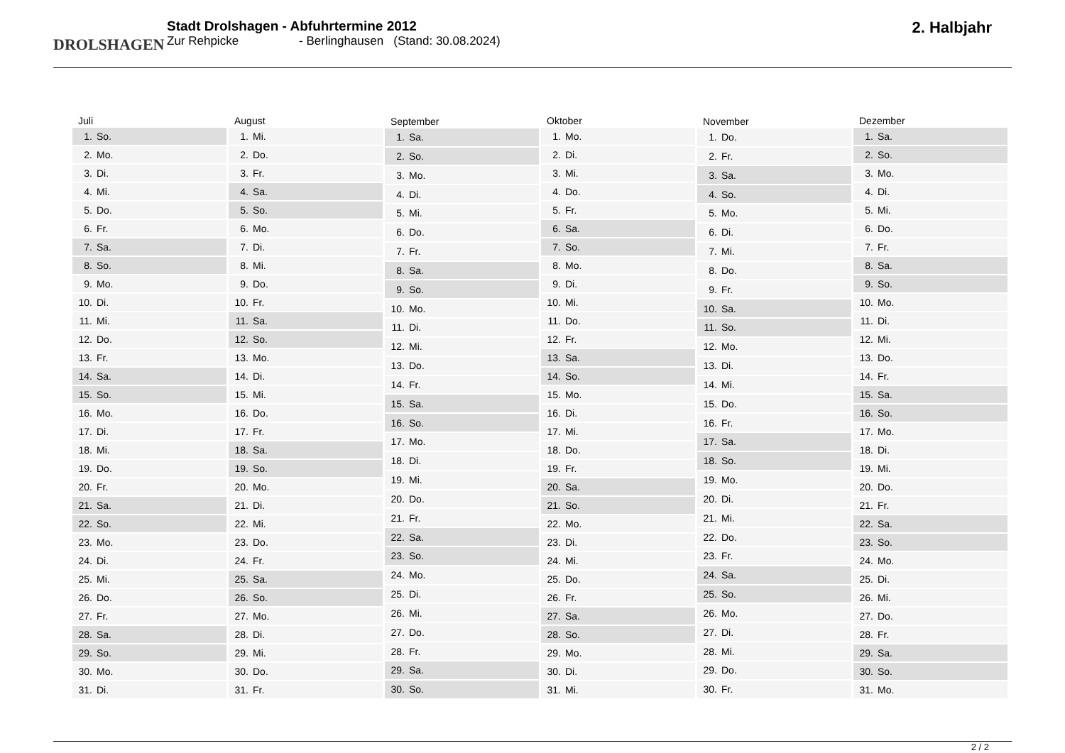DROLSHAGEN
Stadt Drolshagen - Abfuhrtermine 2012
Zur Rehpicke - Berlinghausen (Stand: 30.08.2024)
2. Halbjahr
| Juli | |
| --- | --- |
| 1. | So. |
| 2. | Mo. |
| 3. | Di. |
| 4. | Mi. |
| 5. | Do. |
| 6. | Fr. |
| 7. | Sa. |
| 8. | So. |
| 9. | Mo. |
| 10. | Di. |
| 11. | Mi. |
| 12. | Do. |
| 13. | Fr. |
| 14. | Sa. |
| 15. | So. |
| 16. | Mo. |
| 17. | Di. |
| 18. | Mi. |
| 19. | Do. |
| 20. | Fr. |
| 21. | Sa. |
| 22. | So. |
| 23. | Mo. |
| 24. | Di. |
| 25. | Mi. |
| 26. | Do. |
| 27. | Fr. |
| 28. | Sa. |
| 29. | So. |
| 30. | Mo. |
| 31. | Di. |
| August | |
| --- | --- |
| 1. | Mi. |
| 2. | Do. |
| 3. | Fr. |
| 4. | Sa. |
| 5. | So. |
| 6. | Mo. |
| 7. | Di. |
| 8. | Mi. |
| 9. | Do. |
| 10. | Fr. |
| 11. | Sa. |
| 12. | So. |
| 13. | Mo. |
| 14. | Di. |
| 15. | Mi. |
| 16. | Do. |
| 17. | Fr. |
| 18. | Sa. |
| 19. | So. |
| 20. | Mo. |
| 21. | Di. |
| 22. | Mi. |
| 23. | Do. |
| 24. | Fr. |
| 25. | Sa. |
| 26. | So. |
| 27. | Mo. |
| 28. | Di. |
| 29. | Mi. |
| 30. | Do. |
| 31. | Fr. |
| September | |
| --- | --- |
| 1. | Sa. |
| 2. | So. |
| 3. | Mo. |
| 4. | Di. |
| 5. | Mi. |
| 6. | Do. |
| 7. | Fr. |
| 8. | Sa. |
| 9. | So. |
| 10. | Mo. |
| 11. | Di. |
| 12. | Mi. |
| 13. | Do. |
| 14. | Fr. |
| 15. | Sa. |
| 16. | So. |
| 17. | Mo. |
| 18. | Di. |
| 19. | Mi. |
| 20. | Do. |
| 21. | Fr. |
| 22. | Sa. |
| 23. | So. |
| 24. | Mo. |
| 25. | Di. |
| 26. | Mi. |
| 27. | Do. |
| 28. | Fr. |
| 29. | Sa. |
| 30. | So. |
| Oktober | |
| --- | --- |
| 1. | Mo. |
| 2. | Di. |
| 3. | Mi. |
| 4. | Do. |
| 5. | Fr. |
| 6. | Sa. |
| 7. | So. |
| 8. | Mo. |
| 9. | Di. |
| 10. | Mi. |
| 11. | Do. |
| 12. | Fr. |
| 13. | Sa. |
| 14. | So. |
| 15. | Mo. |
| 16. | Di. |
| 17. | Mi. |
| 18. | Do. |
| 19. | Fr. |
| 20. | Sa. |
| 21. | So. |
| 22. | Mo. |
| 23. | Di. |
| 24. | Mi. |
| 25. | Do. |
| 26. | Fr. |
| 27. | Sa. |
| 28. | So. |
| 29. | Mo. |
| 30. | Di. |
| 31. | Mi. |
| November | |
| --- | --- |
| 1. | Do. |
| 2. | Fr. |
| 3. | Sa. |
| 4. | So. |
| 5. | Mo. |
| 6. | Di. |
| 7. | Mi. |
| 8. | Do. |
| 9. | Fr. |
| 10. | Sa. |
| 11. | So. |
| 12. | Mo. |
| 13. | Di. |
| 14. | Mi. |
| 15. | Do. |
| 16. | Fr. |
| 17. | Sa. |
| 18. | So. |
| 19. | Mo. |
| 20. | Di. |
| 21. | Mi. |
| 22. | Do. |
| 23. | Fr. |
| 24. | Sa. |
| 25. | So. |
| 26. | Mo. |
| 27. | Di. |
| 28. | Mi. |
| 29. | Do. |
| 30. | Fr. |
| Dezember | |
| --- | --- |
| 1. | Sa. |
| 2. | So. |
| 3. | Mo. |
| 4. | Di. |
| 5. | Mi. |
| 6. | Do. |
| 7. | Fr. |
| 8. | Sa. |
| 9. | So. |
| 10. | Mo. |
| 11. | Di. |
| 12. | Mi. |
| 13. | Do. |
| 14. | Fr. |
| 15. | Sa. |
| 16. | So. |
| 17. | Mo. |
| 18. | Di. |
| 19. | Mi. |
| 20. | Do. |
| 21. | Fr. |
| 22. | Sa. |
| 23. | So. |
| 24. | Mo. |
| 25. | Di. |
| 26. | Mi. |
| 27. | Do. |
| 28. | Fr. |
| 29. | Sa. |
| 30. | So. |
| 31. | Mo. |
2 / 2